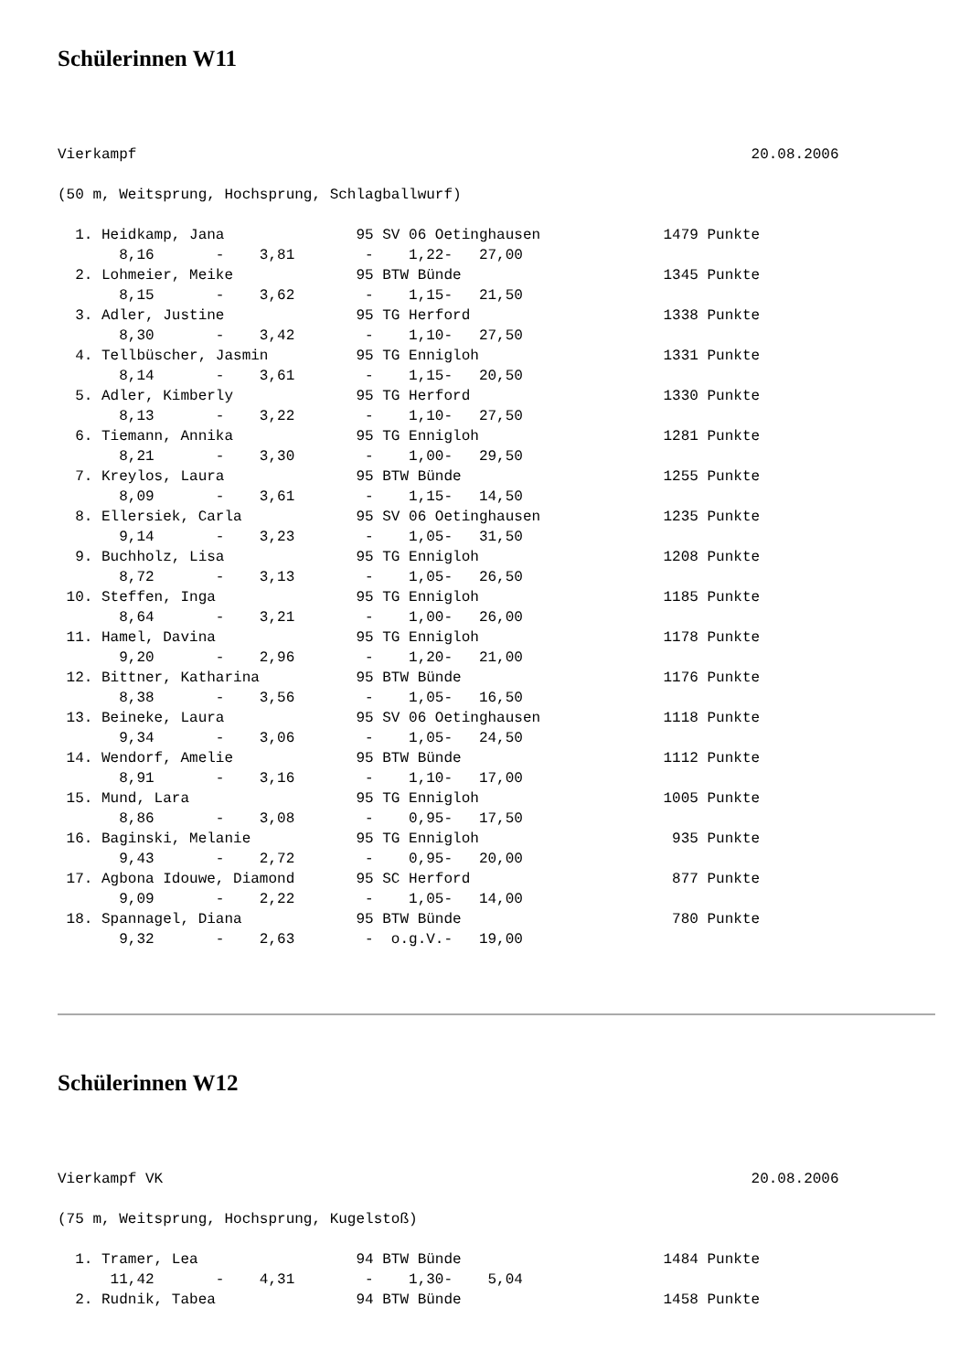Schülerinnen W11
Vierkampf                                                                      20.08.2006

(50 m, Weitsprung, Hochsprung, Schlagballwurf)

  1. Heidkamp, Jana               95 SV 06 Oetinghausen              1479 Punkte
       8,16       -    3,81        -    1,22-   27,00
  2. Lohmeier, Meike              95 BTW Bünde                       1345 Punkte
       8,15       -    3,62        -    1,15-   21,50
  3. Adler, Justine               95 TG Herford                      1338 Punkte
       8,30       -    3,42        -    1,10-   27,50
  4. Tellbüscher, Jasmin          95 TG Ennigloh                     1331 Punkte
       8,14       -    3,61        -    1,15-   20,50
  5. Adler, Kimberly              95 TG Herford                      1330 Punkte
       8,13       -    3,22        -    1,10-   27,50
  6. Tiemann, Annika              95 TG Ennigloh                     1281 Punkte
       8,21       -    3,30        -    1,00-   29,50
  7. Kreylos, Laura               95 BTW Bünde                       1255 Punkte
       8,09       -    3,61        -    1,15-   14,50
  8. Ellersiek, Carla             95 SV 06 Oetinghausen              1235 Punkte
       9,14       -    3,23        -    1,05-   31,50
  9. Buchholz, Lisa               95 TG Ennigloh                     1208 Punkte
       8,72       -    3,13        -    1,05-   26,50
 10. Steffen, Inga                95 TG Ennigloh                     1185 Punkte
       8,64       -    3,21        -    1,00-   26,00
 11. Hamel, Davina                95 TG Ennigloh                     1178 Punkte
       9,20       -    2,96        -    1,20-   21,00
 12. Bittner, Katharina           95 BTW Bünde                       1176 Punkte
       8,38       -    3,56        -    1,05-   16,50
 13. Beineke, Laura               95 SV 06 Oetinghausen              1118 Punkte
       9,34       -    3,06        -    1,05-   24,50
 14. Wendorf, Amelie              95 BTW Bünde                       1112 Punkte
       8,91       -    3,16        -    1,10-   17,00
 15. Mund, Lara                   95 TG Ennigloh                     1005 Punkte
       8,86       -    3,08        -    0,95-   17,50
 16. Baginski, Melanie            95 TG Ennigloh                      935 Punkte
       9,43       -    2,72        -    0,95-   20,00
 17. Agbona Idouwe, Diamond       95 SC Herford                       877 Punkte
       9,09       -    2,22        -    1,05-   14,00
 18. Spannagel, Diana             95 BTW Bünde                        780 Punkte
       9,32       -    2,63        -  o.g.V.-   19,00
Schülerinnen W12
Vierkampf VK                                                                   20.08.2006

(75 m, Weitsprung, Hochsprung, Kugelstoß)

  1. Tramer, Lea                  94 BTW Bünde                       1484 Punkte
      11,42       -    4,31        -    1,30-    5,04
  2. Rudnik, Tabea                94 BTW Bünde                       1458 Punkte